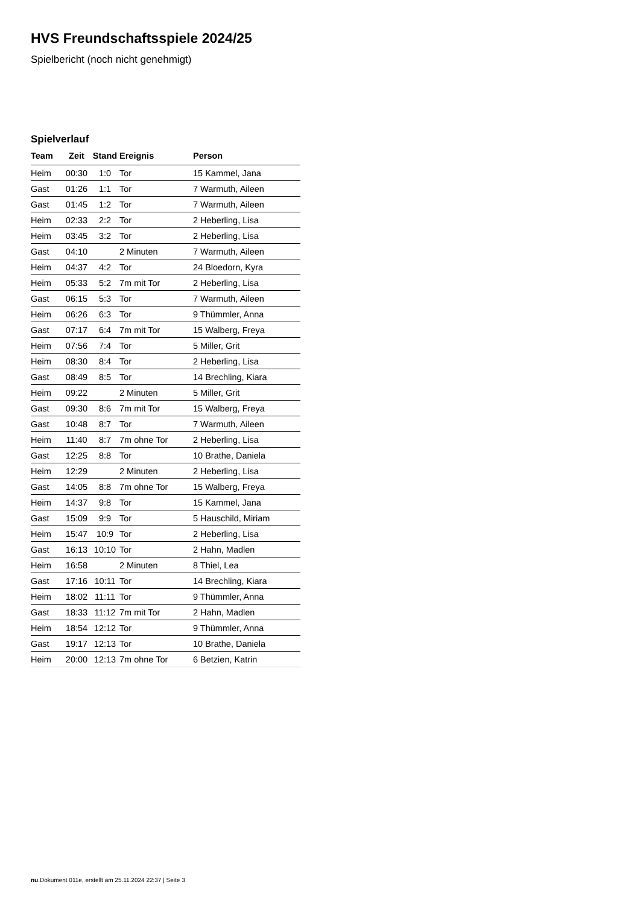HVS Freundschaftsspiele 2024/25
Spielbericht (noch nicht genehmigt)
Spielverlauf
| Team | Zeit | Stand | Ereignis | Person |
| --- | --- | --- | --- | --- |
| Heim | 00:30 | 1:0 | Tor | 15 Kammel, Jana |
| Gast | 01:26 | 1:1 | Tor | 7 Warmuth, Aileen |
| Gast | 01:45 | 1:2 | Tor | 7 Warmuth, Aileen |
| Heim | 02:33 | 2:2 | Tor | 2 Heberling, Lisa |
| Heim | 03:45 | 3:2 | Tor | 2 Heberling, Lisa |
| Gast | 04:10 | | 2 Minuten | 7 Warmuth, Aileen |
| Heim | 04:37 | 4:2 | Tor | 24 Bloedorn, Kyra |
| Heim | 05:33 | 5:2 | 7m mit Tor | 2 Heberling, Lisa |
| Gast | 06:15 | 5:3 | Tor | 7 Warmuth, Aileen |
| Heim | 06:26 | 6:3 | Tor | 9 Thümmler, Anna |
| Gast | 07:17 | 6:4 | 7m mit Tor | 15 Walberg, Freya |
| Heim | 07:56 | 7:4 | Tor | 5 Miller, Grit |
| Heim | 08:30 | 8:4 | Tor | 2 Heberling, Lisa |
| Gast | 08:49 | 8:5 | Tor | 14 Brechling, Kiara |
| Heim | 09:22 | | 2 Minuten | 5 Miller, Grit |
| Gast | 09:30 | 8:6 | 7m mit Tor | 15 Walberg, Freya |
| Gast | 10:48 | 8:7 | Tor | 7 Warmuth, Aileen |
| Heim | 11:40 | 8:7 | 7m ohne Tor | 2 Heberling, Lisa |
| Gast | 12:25 | 8:8 | Tor | 10 Brathe, Daniela |
| Heim | 12:29 | | 2 Minuten | 2 Heberling, Lisa |
| Gast | 14:05 | 8:8 | 7m ohne Tor | 15 Walberg, Freya |
| Heim | 14:37 | 9:8 | Tor | 15 Kammel, Jana |
| Gast | 15:09 | 9:9 | Tor | 5 Hauschild, Miriam |
| Heim | 15:47 | 10:9 | Tor | 2 Heberling, Lisa |
| Gast | 16:13 | 10:10 | Tor | 2 Hahn, Madlen |
| Heim | 16:58 | | 2 Minuten | 8 Thiel, Lea |
| Gast | 17:16 | 10:11 | Tor | 14 Brechling, Kiara |
| Heim | 18:02 | 11:11 | Tor | 9 Thümmler, Anna |
| Gast | 18:33 | 11:12 | 7m mit Tor | 2 Hahn, Madlen |
| Heim | 18:54 | 12:12 | Tor | 9 Thümmler, Anna |
| Gast | 19:17 | 12:13 | Tor | 10 Brathe, Daniela |
| Heim | 20:00 | 12:13 | 7m ohne Tor | 6 Betzien, Katrin |
nu.Dokument 011e, erstellt am 25.11.2024 22:37 | Seite 3